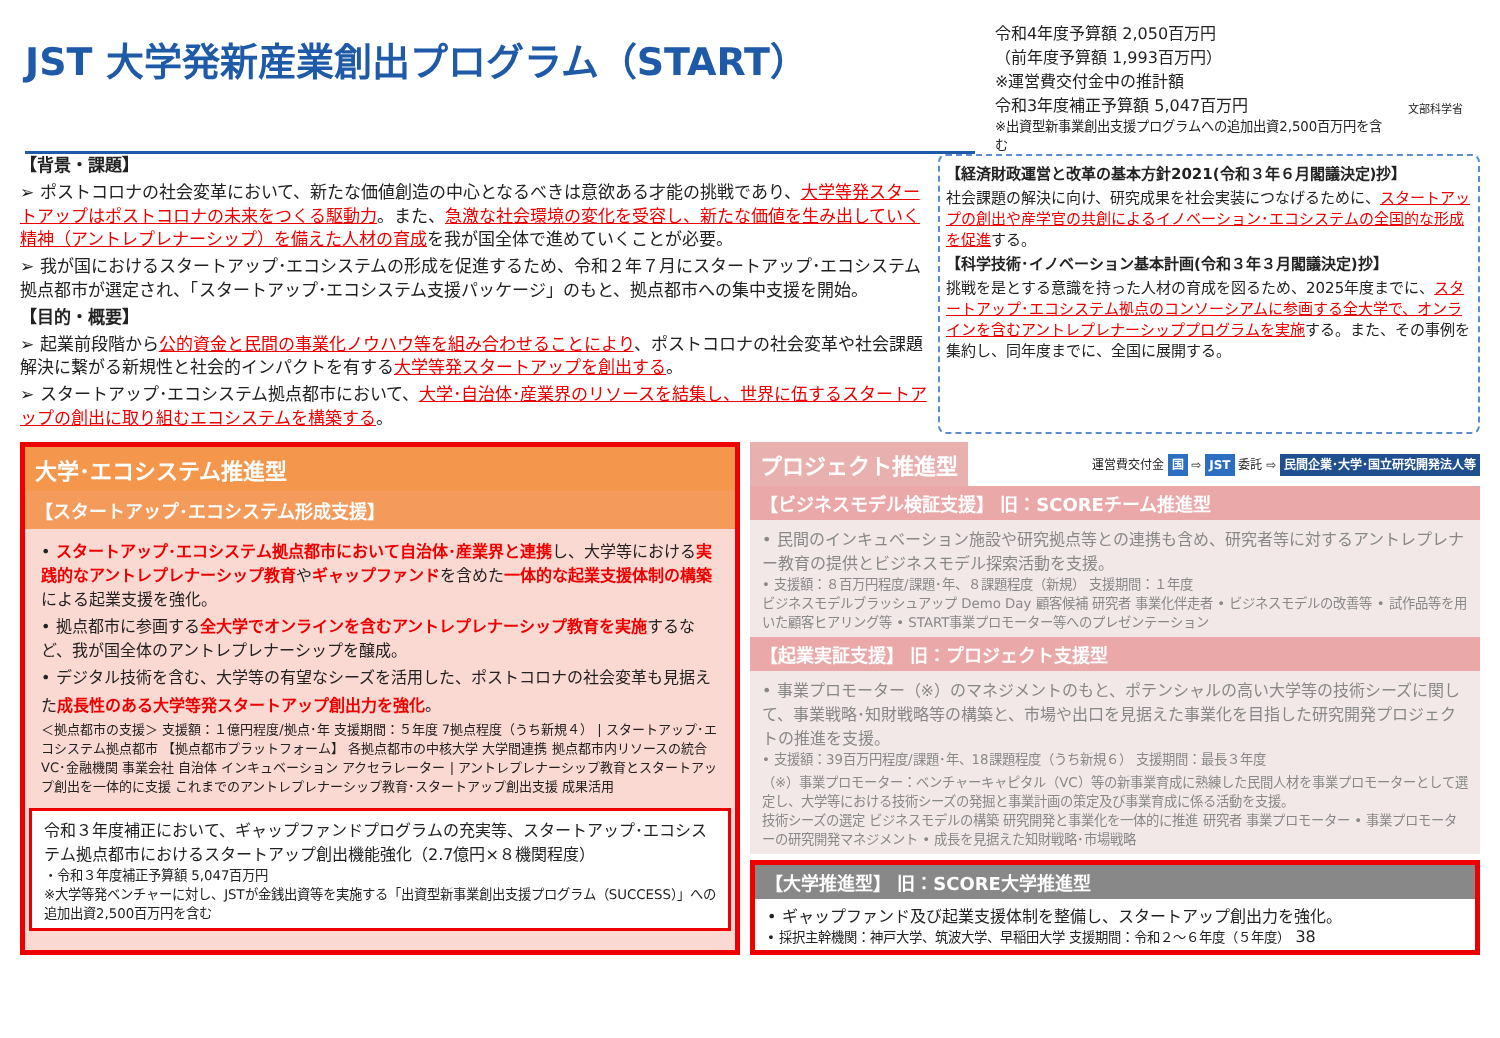JST 大学発新産業創出プログラム（START）
令和4年度予算額 2,050百万円
（前年度予算額 1,993百万円）
※運営費交付金中の推計額
令和3年度補正予算額 5,047百万円
※出資型新事業創出支援プログラムへの追加出資2,500百万円を含む
文部科学省
【背景・課題】
➢ ポストコロナの社会変革において、新たな価値創造の中心となるべきは意欲ある才能の挑戦であり、大学等発スタートアップはポストコロナの未来をつくる駆動力。また、急激な社会環境の変化を受容し、新たな価値を生み出していく精神（アントレプレナーシップ）を備えた人材の育成を我が国全体で進めていくことが必要。
➢ 我が国におけるスタートアップ･エコシステムの形成を促進するため、令和２年７月にスタートアップ･エコシステム拠点都市が選定され、「スタートアップ･エコシステム支援パッケージ」のもと、拠点都市への集中支援を開始。
【目的・概要】
➢ 起業前段階から公的資金と民間の事業化ノウハウ等を組み合わせることにより、ポストコロナの社会変革や社会課題解決に繋がる新規性と社会的インパクトを有する大学等発スタートアップを創出する。
➢ スタートアップ･エコシステム拠点都市において、大学･自治体･産業界のリソースを結集し、世界に伍するスタートアップの創出に取り組むエコシステムを構築する。
【経済財政運営と改革の基本方針2021(令和３年６月閣議決定)抄】
社会課題の解決に向け、研究成果を社会実装につなげるために、スタートアップの創出や産学官の共創によるイノベーション･エコシステムの全国的な形成を促進する。
【科学技術･イノベーション基本計画(令和３年３月閣議決定)抄】
挑戦を是とする意識を持った人材の育成を図るため、2025年度までに、スタートアップ･エコシステム拠点のコンソーシアムに参画する全大学で、オンラインを含むアントレプレナーシッププログラムを実施する。また、その事例を集約し、同年度までに、全国に展開する。
大学･エコシステム推進型
【スタートアップ･エコシステム形成支援】
• スタートアップ･エコシステム拠点都市において自治体･産業界と連携し、大学等における実践的なアントレプレナーシップ教育やギャップファンドを含めた一体的な起業支援体制の構築による起業支援を強化。
• 拠点都市に参画する全大学でオンラインを含むアントレプレナーシップ教育を実施するなど、我が国全体のアントレプレナーシップを醸成。
• デジタル技術を含む、大学等の有望なシーズを活用した、ポストコロナの社会変革も見据えた成長性のある大学等発スタートアップ創出力を強化。
＜拠点都市の支援＞ 支援額：１億円程度/拠点･年 支援期間：５年度 7拠点程度（うち新規４） | スタートアップ･エコシステム拠点都市 【拠点都市プラットフォーム】 各拠点都市の中核大学 大学間連携 拠点都市内リソースの統合 VC･金融機関 事業会社 自治体 インキュベーション アクセラレーター | アントレプレナーシップ教育とスタートアップ創出を一体的に支援 これまでのアントレプレナーシップ教育･スタートアップ創出支援 成果活用
令和３年度補正において、ギャップファンドプログラムの充実等、スタートアップ･エコシステム拠点都市におけるスタートアップ創出機能強化（2.7億円×８機関程度）
・令和３年度補正予算額 5,047百万円
※大学等発ベンチャーに対し、JSTが金銭出資等を実施する「出資型新事業創出支援プログラム（SUCCESS）」への追加出資2,500百万円を含む
プロジェクト推進型
運営費交付金 国 ⇨ JST 委託 ⇨ 民間企業･大学･国立研究開発法人等
【ビジネスモデル検証支援】 旧：SCOREチーム推進型
• 民間のインキュベーション施設や研究拠点等との連携も含め、研究者等に対するアントレプレナー教育の提供とビジネスモデル探索活動を支援。
• 支援額：８百万円程度/課題･年、８課題程度（新規） 支援期間：１年度
ビジネスモデルブラッシュアップ Demo Day 顧客候補 研究者 事業化伴走者 • ビジネスモデルの改善等 • 試作品等を用いた顧客ヒアリング等 • START事業プロモーター等へのプレゼンテーション
【起業実証支援】 旧：プロジェクト支援型
• 事業プロモーター（※）のマネジメントのもと、ポテンシャルの高い大学等の技術シーズに関して、事業戦略･知財戦略等の構築と、市場や出口を見据えた事業化を目指した研究開発プロジェクトの推進を支援。
• 支援額：39百万円程度/課題･年、18課題程度（うち新規６） 支援期間：最長３年度
（※）事業プロモーター：ベンチャーキャピタル（VC）等の新事業育成に熟練した民間人材を事業プロモーターとして選定し、大学等における技術シーズの発掘と事業計画の策定及び事業育成に係る活動を支援。
技術シーズの選定 ビジネスモデルの構築 研究開発と事業化を一体的に推進 研究者 事業プロモーター • 事業プロモーターの研究開発マネジメント • 成長を見据えた知財戦略･市場戦略
【大学推進型】 旧：SCORE大学推進型
• ギャップファンド及び起業支援体制を整備し、スタートアップ創出力を強化。
• 採択主幹機関：神戸大学、筑波大学、早稲田大学 支援期間：令和２～６年度（５年度） 38